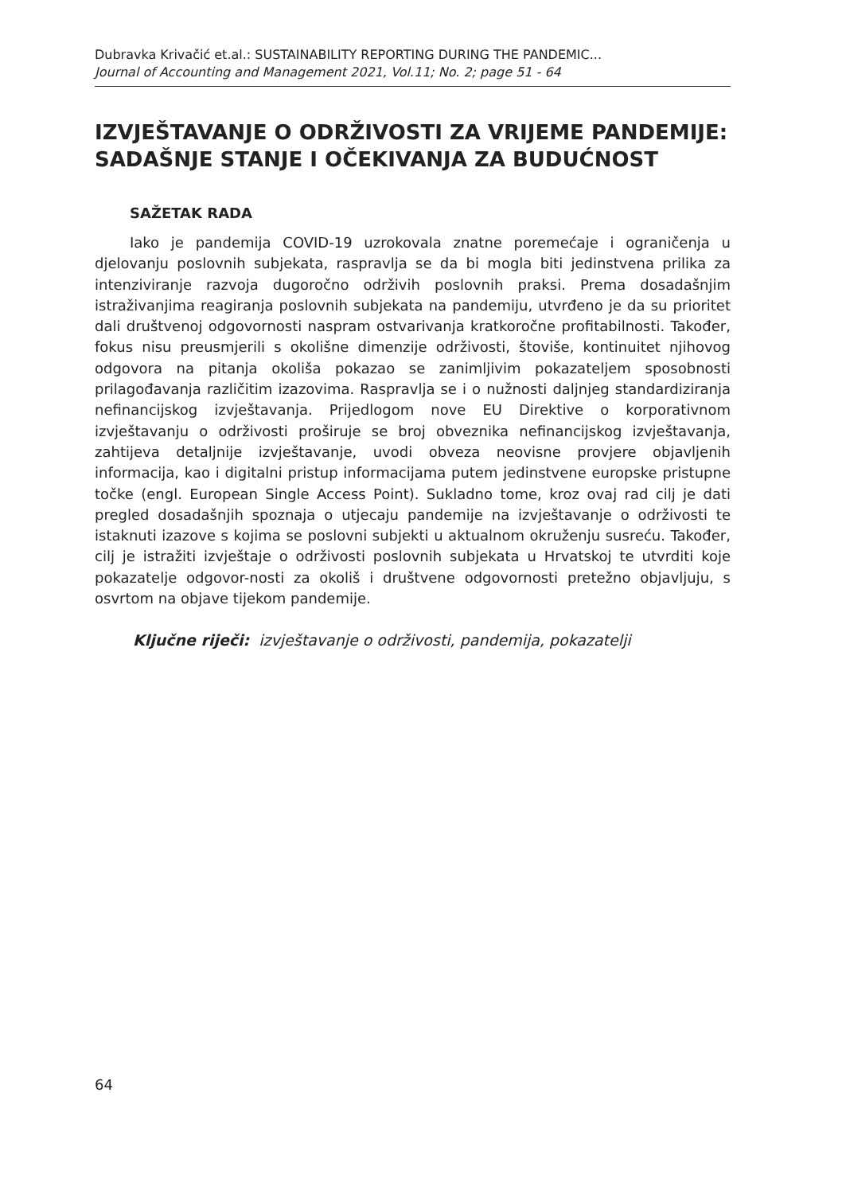Dubravka Krivačić et.al.: SUSTAINABILITY REPORTING DURING THE PANDEMIC...
Journal of Accounting and Management 2021, Vol.11; No. 2; page 51 - 64
IZVJEŠTAVANJE O ODRŽIVOSTI ZA VRIJEME PANDEMIJE: SADAŠNJE STANJE I OČEKIVANJA ZA BUDUĆNOST
SAŽETAK RADA
Iako je pandemija COVID-19 uzrokovala znatne poremećaje i ograničenja u djelovanju poslovnih subjekata, raspravlja se da bi mogla biti jedinstvena prilika za intenziviranje razvoja dugoročno održivih poslovnih praksi. Prema dosadašnjim istraživanjima reagiranja poslovnih subjekata na pandemiju, utvrđeno je da su prioritet dali društvenoj odgovornosti naspram ostvarivanja kratkoročne profitabilnosti. Također, fokus nisu preusmjerili s okolišne dimenzije održivosti, štoviše, kontinuitet njihovog odgovora na pitanja okoliša pokazao se zanimljivim pokazateljem sposobnosti prilagođavanja različitim izazovima. Raspravlja se i o nužnosti daljnjeg standardiziranja nefinancijskog izvještavanja. Prijedlogom nove EU Direktive o korporativnom izvještavanju o održivosti proširuje se broj obveznika nefinancijskog izvještavanja, zahtijeva detaljnije izvještavanje, uvodi obveza neovisne provjere objavljenih informacija, kao i digitalni pristup informacijama putem jedinstvene europske pristupne točke (engl. European Single Access Point). Sukladno tome, kroz ovaj rad cilj je dati pregled dosadašnjih spoznaja o utjecaju pandemije na izvještavanje o održivosti te istaknuti izazove s kojima se poslovni subjekti u aktualnom okruženju susreću. Također, cilj je istražiti izvještaje o održivosti poslovnih subjekata u Hrvatskoj te utvrditi koje pokazatelje odgovor-nosti za okoliš i društvene odgovornosti pretežno objavljuju, s osvrtom na objave tijekom pandemije.
Ključne riječi: izvještavanje o održivosti, pandemija, pokazatelji
64